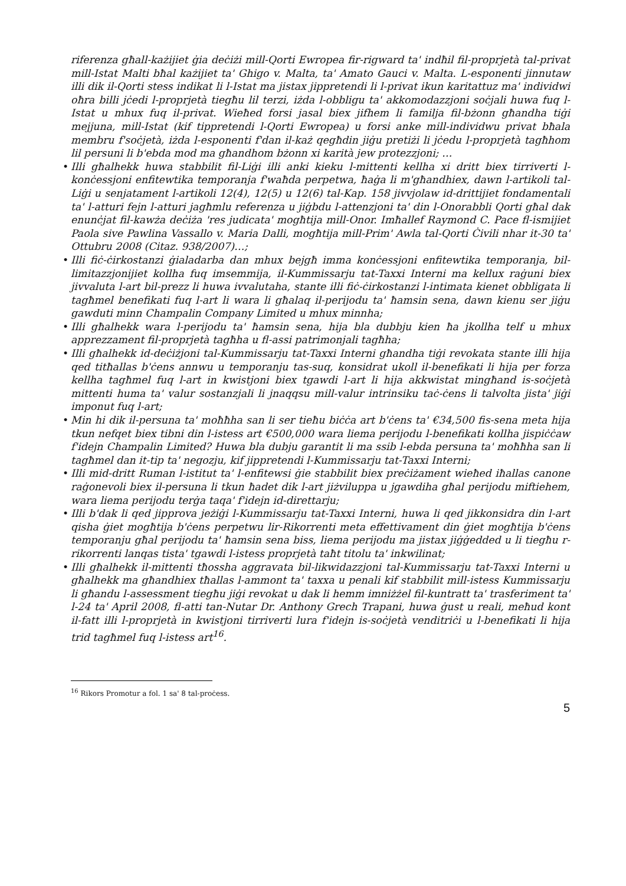riferenza għall-każijiet ġia deċiżi mill-Qorti Ewropea fir-rigward ta' indħil fil-proprjetà tal-privat mill-Istat Malti bħal każijiet ta' Ghigo v. Malta, ta' Amato Gauci v. Malta. L-esponenti jinnutaw illi dik il-Qorti stess indikat li l-Istat ma jistax jippretendi li l-privat ikun karitattuz ma' individwi oħra billi jċedi l-proprjetà tiegħu lil terzi, iżda l-obbligu ta' akkomodazzjoni soċjali huwa fuq l-Istat u mhux fuq il-privat. Wieħed forsi jasal biex jifhem li familja fil-bżonn għandha tiġi mejjuna, mill-Istat (kif tippretendi l-Qorti Ewropea) u forsi anke mill-individwu privat bħala membru f'soċjetà, iżda l-esponenti f'dan il-każ qegħdin jiġu pretiżi li jċedu l-proprjetà tagħhom lil persuni li b'ebda mod ma għandhom bżonn xi karità jew protezzjoni; …
• Illi għalhekk huwa stabbilit fil-Liġi illi anki kieku l-mittenti kellha xi dritt biex tirriverti l-konċessjoni enfitewtika temporanja f'waħda perpetwa, ħaġa li m'għandhiex, dawn l-artikoli tal-Liġi u senjatament l-artikoli 12(4), 12(5) u 12(6) tal-Kap. 158 jivvjolaw id-drittijiet fondamentali ta' l-atturi fejn l-atturi jagħmlu referenza u jiġbdu l-attenzjoni ta' din l-Onorabbli Qorti għal dak enunċjat fil-kawża deċiża 'res judicata' mogħtija mill-Onor. Imħallef Raymond C. Pace fl-ismijiet Paola sive Pawlina Vassallo v. Maria Dalli, mogħtija mill-Prim' Awla tal-Qorti Ċivili nhar it-30 ta' Ottubru 2008 (Citaz. 938/2007)…;
• Illi fiċ-ċirkostanzi ġialadarba dan mhux bejgħ imma konċessjoni enfitewtika temporanja, bil-limitazzjonijiet kollha fuq imsemmija, il-Kummissarju tat-Taxxi Interni ma kellux raġuni biex jivvaluta l-art bil-prezz li huwa ivvalutaha, stante illi fiċ-ċirkostanzi l-intimata kienet obbligata li tagħmel benefikati fuq l-art li wara li għalaq il-perijodu ta' ħamsin sena, dawn kienu ser jiġu gawduti minn Champalin Company Limited u mhux minnha;
• Illi għalhekk wara l-perijodu ta' ħamsin sena, hija bla dubbju kien ħa jkollha telf u mhux apprezzament fil-proprjetà tagħha u fl-assi patrimonjali tagħha;
• Illi għalhekk id-deċiżjoni tal-Kummissarju tat-Taxxi Interni għandha tiġi revokata stante illi hija qed titħallas b'ċens annwu u temporanju tas-suq, konsidrat ukoll il-benefikati li hija per forza kellha tagħmel fuq l-art in kwistjoni biex tgawdi l-art li hija akkwistat mingħand is-soċjetà mittenti huma ta' valur sostanzjali li jnaqqsu mill-valur intrinsiku taċ-ċens li talvolta jista' jiġi imponut fuq l-art;
• Min hi dik il-persuna ta' moħħha san li ser tieħu biċċa art b'ċens ta' €34,500 fis-sena meta hija tkun nefqet biex tibni din l-istess art €500,000 wara liema perijodu l-benefikati kollha jispiċċaw f'idejn Champalin Limited? Huwa bla dubju garantit li ma ssib l-ebda persuna ta' moħħha san li tagħmel dan it-tip ta' negozju, kif jippretendi l-Kummissarju tat-Taxxi Interni;
• Illi mid-dritt Ruman l-istitut ta' l-enfitewsi ġie stabbilit biex preċiżament wieħed iħallas canone raġonevoli biex il-persuna li tkun ħadet dik l-art jiżviluppa u jgawdiha għal perijodu miftiehem, wara liema perijodu terġa taqa' f'idejn id-direttarju;
• Illi b'dak li qed jipprova jeżiġi l-Kummissarju tat-Taxxi Interni, huwa li qed jikkonsidra din l-art qisha ġiet mogħtija b'ċens perpetwu lir-Rikorrenti meta effettivament din ġiet mogħtija b'ċens temporanju għal perijodu ta' ħamsin sena biss, liema perijodu ma jistax jiġġedded u li tiegħu r-rikorrenti lanqas tista' tgawdi l-istess proprjetà taħt titolu ta' inkwilinat;
• Illi għalhekk il-mittenti tħossha aggravata bil-likwidazzjoni tal-Kummissarju tat-Taxxi Interni u għalhekk ma għandhiex tħallas l-ammont ta' taxxa u penali kif stabbilit mill-istess Kummissarju li għandu l-assessment tiegħu jiġi revokat u dak li hemm imniżżel fil-kuntratt ta' trasferiment ta' l-24 ta' April 2008, fl-atti tan-Nutar Dr. Anthony Grech Trapani, huwa ġust u reali, meħud kont il-fatt illi l-proprjetà in kwistjoni tirriverti lura f'idejn is-soċjetà venditriċi u l-benefikati li hija trid tagħmel fuq l-istess art<sup>16</sup>.
<sup>16</sup> Rikors Promotur a fol. 1 sa' 8 tal-proċess.
5